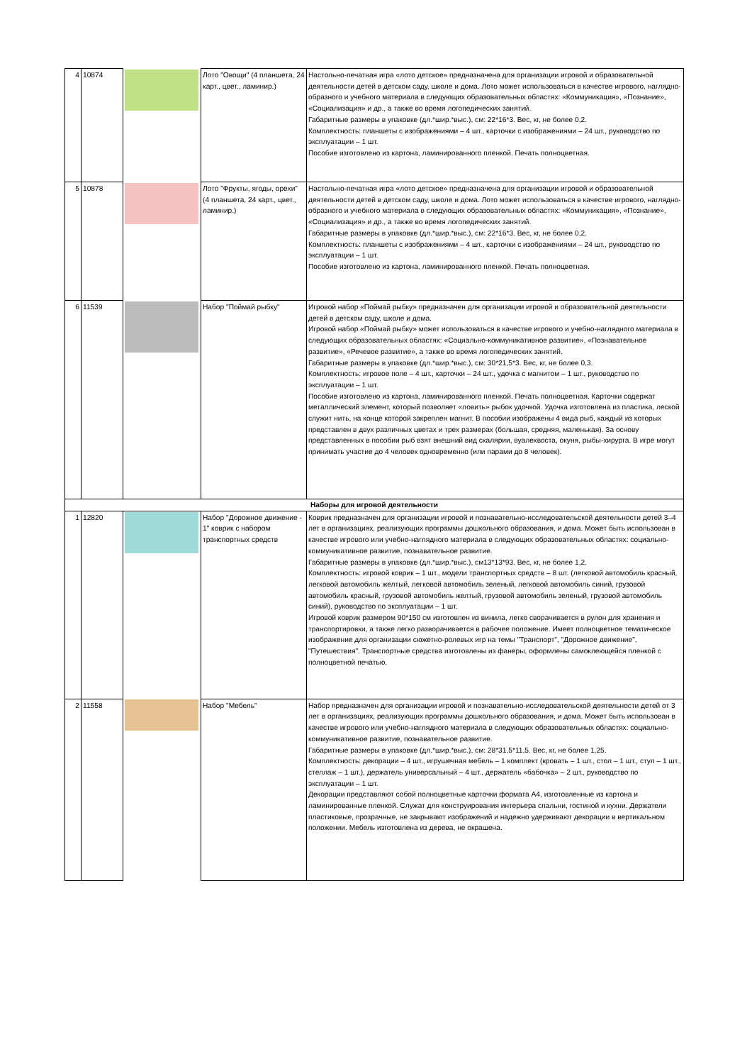| 4 | 10874 | | Лото "Овощи" (4 планшета, 24 карт., цвет., ламинир.) | Настольно-печатная игра «лото детское» предназначена для организации игровой и образовательной деятельности детей в детском саду, школе и дома. Лото может использоваться в качестве игрового, наглядно-образного и учебного материала в следующих образовательных областях: «Коммуникация», «Познание», «Социализация» и др., а также во время логопедических занятий. Габаритные размеры в упаковке (дл.*шир.*выс.), см: 22*16*3. Вес, кг, не более 0,2. Комплектность: планшеты с изображениями – 4 шт., карточки с изображениями – 24 шт., руководство по эксплуатации – 1 шт. Пособие изготовлено из картона, ламинированного пленкой. Печать полноцветная. |
| 5 | 10878 | | Лото "Фрукты, ягоды, орехи" (4 планшета, 24 карт., цвет., ламинир.) | Настольно-печатная игра «лото детское» предназначена для организации игровой и образовательной деятельности детей в детском саду, школе и дома. Лото может использоваться в качестве игрового, наглядно-образного и учебного материала в следующих образовательных областях: «Коммуникация», «Познание», «Социализация» и др., а также во время логопедических занятий. Габаритные размеры в упаковке (дл.*шир.*выс.), см: 22*16*3. Вес, кг, не более 0,2. Комплектность: планшеты с изображениями – 4 шт., карточки с изображениями – 24 шт., руководство по эксплуатации – 1 шт. Пособие изготовлено из картона, ламинированного пленкой. Печать полноцветная. |
| 6 | 11539 | | Набор "Поймай рыбку" | Игровой набор «Поймай рыбку» предназначен для организации игровой и образовательной деятельности детей в детском саду, школе и дома. Игровой набор «Поймай рыбку» может использоваться в качестве игрового и учебно-наглядного материала в следующих образовательных областях: «Социально-коммуникативное развитие», «Познавательное развитие», «Речевое развитие», а также во время логопедических занятий. Габаритные размеры в упаковке (дл.*шир.*выс.), см: 30*21,5*3. Вес, кг, не более 0,3. Комплектность: игровое поле – 4 шт., карточки – 24 шт., удочка с магнитом – 1 шт., руководство по эксплуатации – 1 шт. Пособие изготовлено из картона, ламинированного пленкой. Печать полноцветная. Карточки содержат металлический элемент, который позволяет «ловить» рыбок удочкой. Удочка изготовлена из пластика, леской служит нить, на конце которой закреплен магнит. В пособии изображены 4 вида рыб, каждый из которых представлен в двух различных цветах и трех размерах (большая, средняя, маленькая). За основу представленных в пособии рыб взят внешний вид скалярии, вуалехвоста, окуня, рыбы-хирурга. В игре могут принимать участие до 4 человек одновременно (или парами до 8 человек). |
| Наборы для игровой деятельности | | | | |
| 1 | 12820 | | Набор "Дорожное движение - 1" коврик с набором транспортных средств | Коврик предназначен для организации игровой и познавательно-исследовательской деятельности детей 3–4 лет в организациях, реализующих программы дошкольного образования, и дома. Может быть использован в качестве игрового или учебно-наглядного материала в следующих образовательных областях: социально-коммуникативное развитие, познавательное развитие. Габаритные размеры в упаковке (дл.*шир.*выс.), см13*13*93. Вес, кг, не более 1,2. Комплектность: игровой коврик – 1 шт., модели транспортных средств – 8 шт. (легковой автомобиль красный, легковой автомобиль желтый, легковой автомобиль зеленый, легковой автомобиль синий, грузовой автомобиль красный, грузовой автомобиль желтый, грузовой автомобиль зеленый, грузовой автомобиль синий), руководство по эксплуатации – 1 шт. Игровой коврик размером 90*150 см изготовлен из винила, легко сворачивается в рулон для хранения и транспортировки, а также легко разворачивается в рабочее положение. Имеет полноцветное тематическое изображение для организации сюжетно-ролевых игр на темы "Транспорт", "Дорожное движение", "Путешествия". Транспортные средства изготовлены из фанеры, оформлены самоклеющейся пленкой с полноцветной печатью. |
| 2 | 11558 | | Набор "Мебель" | Набор предназначен для организации игровой и познавательно-исследовательской деятельности детей от 3 лет в организациях, реализующих программы дошкольного образования, и дома. Может быть использован в качестве игрового или учебно-наглядного материала в следующих образовательных областях: социально-коммуникативное развитие, познавательное развитие. Габаритные размеры в упаковке (дл.*шир.*выс.), см: 28*31,5*11,5. Вес, кг, не более 1,25. Комплектность: декорации – 4 шт., игрушечная мебель – 1 комплект (кровать – 1 шт., стол – 1 шт., стул – 1 шт., стеллаж – 1 шт.), держатель универсальный – 4 шт., держатель «бабочка» – 2 шт., руководство по эксплуатации – 1 шт. Декорации представляют собой полноцветные карточки формата А4, изготовленные из картона и ламинированные пленкой. Служат для конструирования интерьера спальни, гостиной и кухни. Держатели пластиковые, прозрачные, не закрывают изображений и надежно удерживают декорации в вертикальном положении. Мебель изготовлена из дерева, не окрашена. |